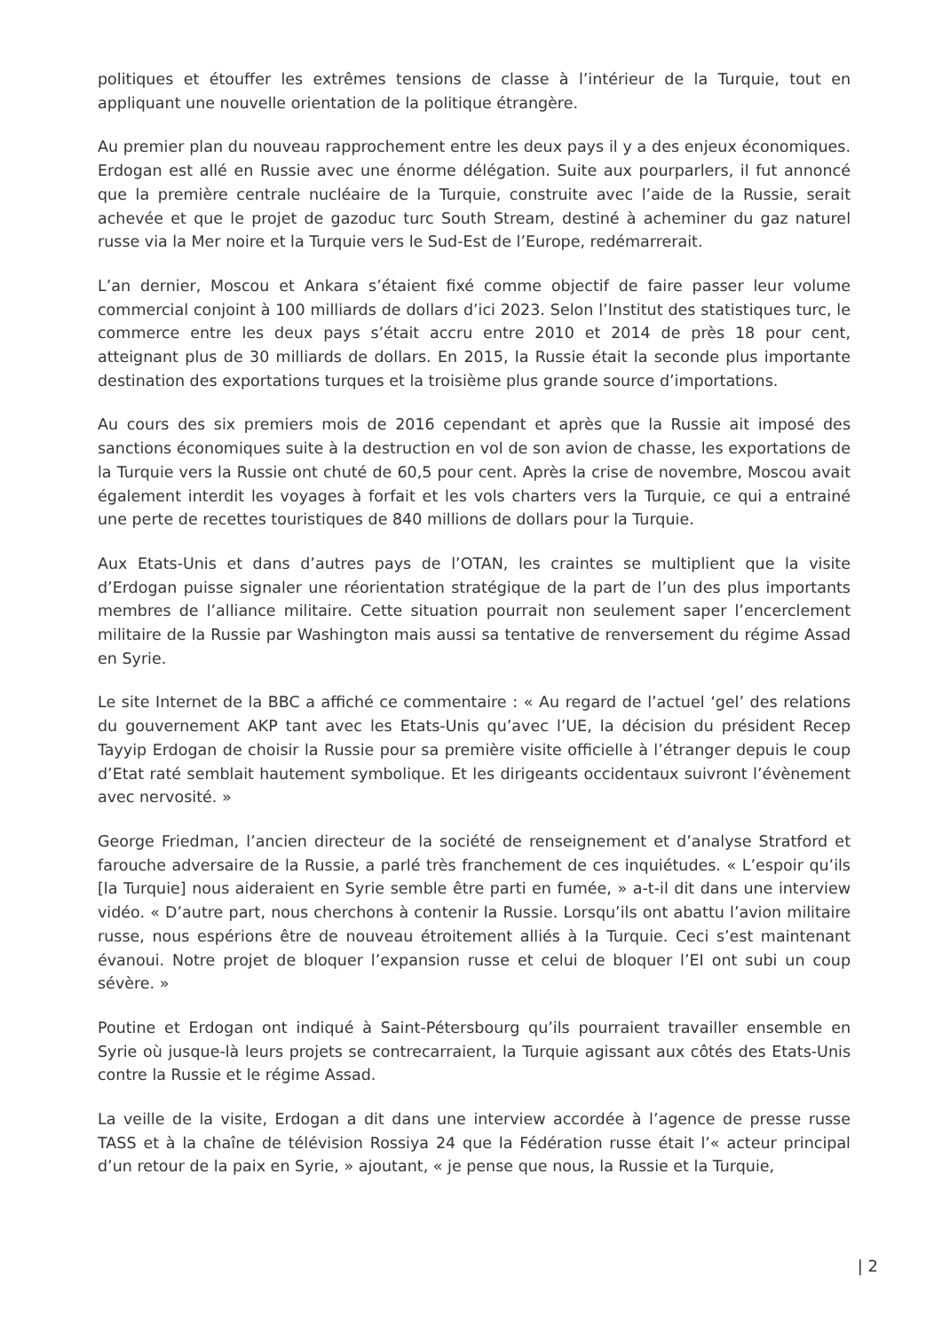politiques et étouffer les extrêmes tensions de classe à l’intérieur de la Turquie, tout en appliquant une nouvelle orientation de la politique étrangère.
Au premier plan du nouveau rapprochement entre les deux pays il y a des enjeux économiques. Erdogan est allé en Russie avec une énorme délégation. Suite aux pourparlers, il fut annoncé que la première centrale nucléaire de la Turquie, construite avec l’aide de la Russie, serait achevée et que le projet de gazoduc turc South Stream, destiné à acheminer du gaz naturel russe via la Mer noire et la Turquie vers le Sud-Est de l’Europe, redémarrerait.
L’an dernier, Moscou et Ankara s’étaient fixé comme objectif de faire passer leur volume commercial conjoint à 100 milliards de dollars d’ici 2023. Selon l’Institut des statistiques turc, le commerce entre les deux pays s’était accru entre 2010 et 2014 de près 18 pour cent, atteignant plus de 30 milliards de dollars. En 2015, la Russie était la seconde plus importante destination des exportations turques et la troisième plus grande source d’importations.
Au cours des six premiers mois de 2016 cependant et après que la Russie ait imposé des sanctions économiques suite à la destruction en vol de son avion de chasse, les exportations de la Turquie vers la Russie ont chuté de 60,5 pour cent. Après la crise de novembre, Moscou avait également interdit les voyages à forfait et les vols charters vers la Turquie, ce qui a entrainé une perte de recettes touristiques de 840 millions de dollars pour la Turquie.
Aux Etats-Unis et dans d’autres pays de l’OTAN, les craintes se multiplient que la visite d’Erdogan puisse signaler une réorientation stratégique de la part de l’un des plus importants membres de l’alliance militaire. Cette situation pourrait non seulement saper l’encerclement militaire de la Russie par Washington mais aussi sa tentative de renversement du régime Assad en Syrie.
Le site Internet de la BBC a affiché ce commentaire : « Au regard de l’actuel ‘gel’ des relations du gouvernement AKP tant avec les Etats-Unis qu’avec l’UE, la décision du président Recep Tayyip Erdogan de choisir la Russie pour sa première visite officielle à l’étranger depuis le coup d’Etat raté semblait hautement symbolique. Et les dirigeants occidentaux suivront l’évènement avec nervosité. »
George Friedman, l’ancien directeur de la société de renseignement et d’analyse Stratford et farouche adversaire de la Russie, a parlé très franchement de ces inquiétudes. « L’espoir qu’ils [la Turquie] nous aideraient en Syrie semble être parti en fumée, » a-t-il dit dans une interview vidéo. « D’autre part, nous cherchons à contenir la Russie. Lorsqu’ils ont abattu l’avion militaire russe, nous espérions être de nouveau étroitement alliés à la Turquie. Ceci s’est maintenant évanoui. Notre projet de bloquer l’expansion russe et celui de bloquer l’EI ont subi un coup sévère. »
Poutine et Erdogan ont indiqué à Saint-Pétersbourg qu’ils pourraient travailler ensemble en Syrie où jusque-là leurs projets se contrecarraient, la Turquie agissant aux côtés des Etats-Unis contre la Russie et le régime Assad.
La veille de la visite, Erdogan a dit dans une interview accordée à l’agence de presse russe TASS et à la chaîne de télévision Rossiya 24 que la Fédération russe était l’« acteur principal d’un retour de la paix en Syrie, » ajoutant, « je pense que nous, la Russie et la Turquie,
| 2